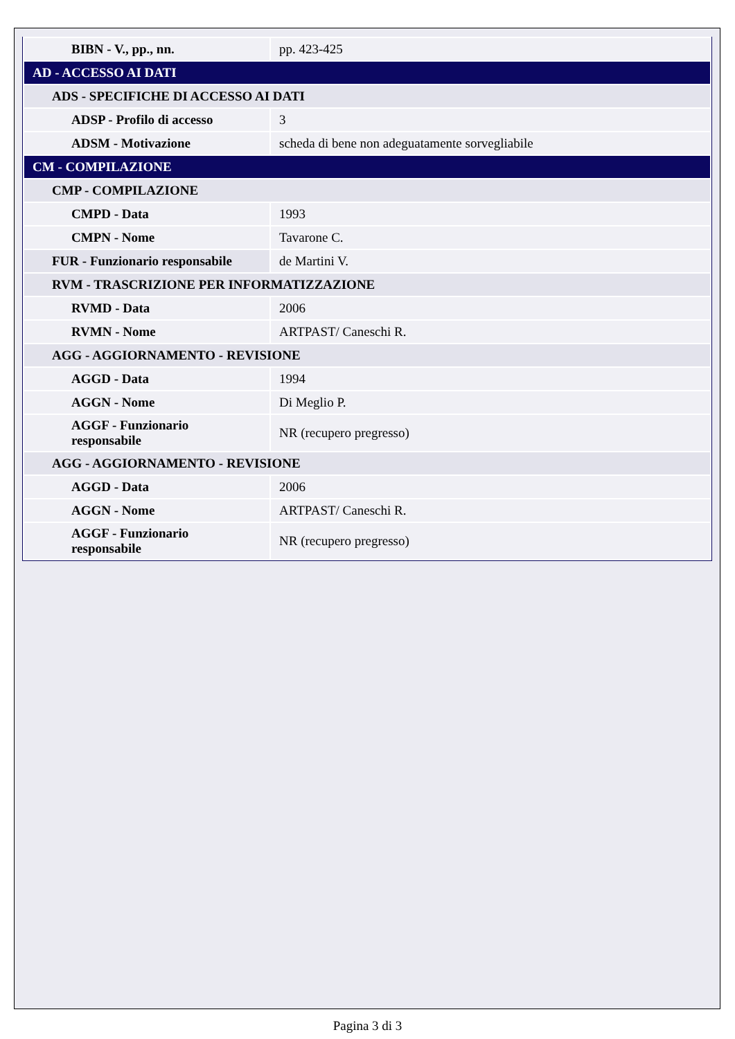| BIBN - V., pp., nn. | pp. 423-425 |
| AD - ACCESSO AI DATI | |
| ADS - SPECIFICHE DI ACCESSO AI DATI | |
| ADSP - Profilo di accesso | 3 |
| ADSM - Motivazione | scheda di bene non adeguatamente sorvegliabile |
| CM - COMPILAZIONE | |
| CMP - COMPILAZIONE | |
| CMPD - Data | 1993 |
| CMPN - Nome | Tavarone C. |
| FUR - Funzionario responsabile | de Martini V. |
| RVM - TRASCRIZIONE PER INFORMATIZZAZIONE | |
| RVMD - Data | 2006 |
| RVMN - Nome | ARTPAST/ Caneschi R. |
| AGG - AGGIORNAMENTO - REVISIONE | |
| AGGD - Data | 1994 |
| AGGN - Nome | Di Meglio P. |
| AGGF - Funzionario responsabile | NR (recupero pregresso) |
| AGG - AGGIORNAMENTO - REVISIONE | |
| AGGD - Data | 2006 |
| AGGN - Nome | ARTPAST/ Caneschi R. |
| AGGF - Funzionario responsabile | NR (recupero pregresso) |
Pagina 3 di 3